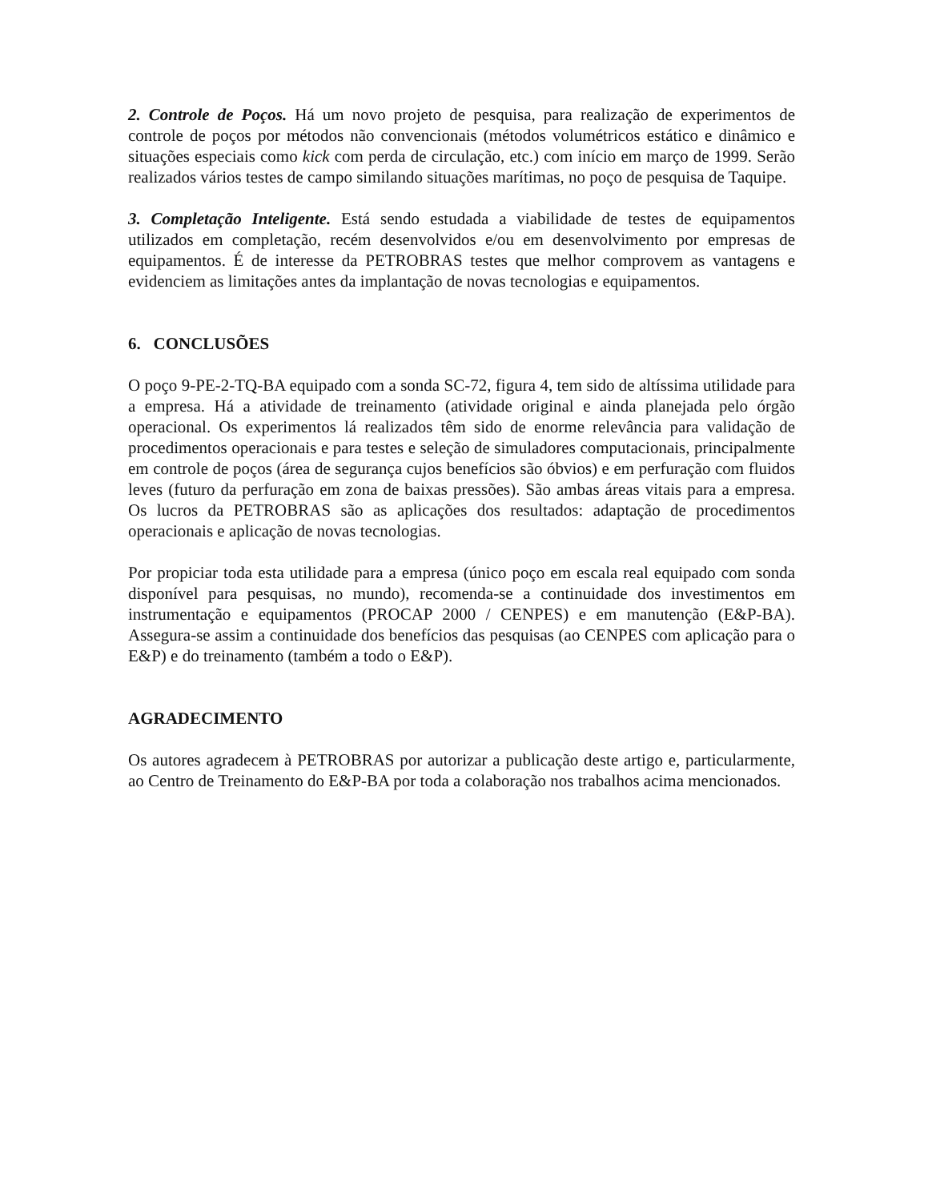2. Controle de Poços. Há um novo projeto de pesquisa, para realização de experimentos de controle de poços por métodos não convencionais (métodos volumétricos estático e dinâmico e situações especiais como kick com perda de circulação, etc.) com início em março de 1999. Serão realizados vários testes de campo similando situações marítimas, no poço de pesquisa de Taquipe.
3. Completação Inteligente. Está sendo estudada a viabilidade de testes de equipamentos utilizados em completação, recém desenvolvidos e/ou em desenvolvimento por empresas de equipamentos. É de interesse da PETROBRAS testes que melhor comprovem as vantagens e evidenciem as limitações antes da implantação de novas tecnologias e equipamentos.
6. CONCLUSÕES
O poço 9-PE-2-TQ-BA equipado com a sonda SC-72, figura 4, tem sido de altíssima utilidade para a empresa. Há a atividade de treinamento (atividade original e ainda planejada pelo órgão operacional. Os experimentos lá realizados têm sido de enorme relevância para validação de procedimentos operacionais e para testes e seleção de simuladores computacionais, principalmente em controle de poços (área de segurança cujos benefícios são óbvios) e em perfuração com fluidos leves (futuro da perfuração em zona de baixas pressões). São ambas áreas vitais para a empresa. Os lucros da PETROBRAS são as aplicações dos resultados: adaptação de procedimentos operacionais e aplicação de novas tecnologias.
Por propiciar toda esta utilidade para a empresa (único poço em escala real equipado com sonda disponível para pesquisas, no mundo), recomenda-se a continuidade dos investimentos em instrumentação e equipamentos (PROCAP 2000 / CENPES) e em manutenção (E&P-BA). Assegura-se assim a continuidade dos benefícios das pesquisas (ao CENPES com aplicação para o E&P) e do treinamento (também a todo o E&P).
AGRADECIMENTO
Os autores agradecem à PETROBRAS por autorizar a publicação deste artigo e, particularmente, ao Centro de Treinamento do E&P-BA por toda a colaboração nos trabalhos acima mencionados.